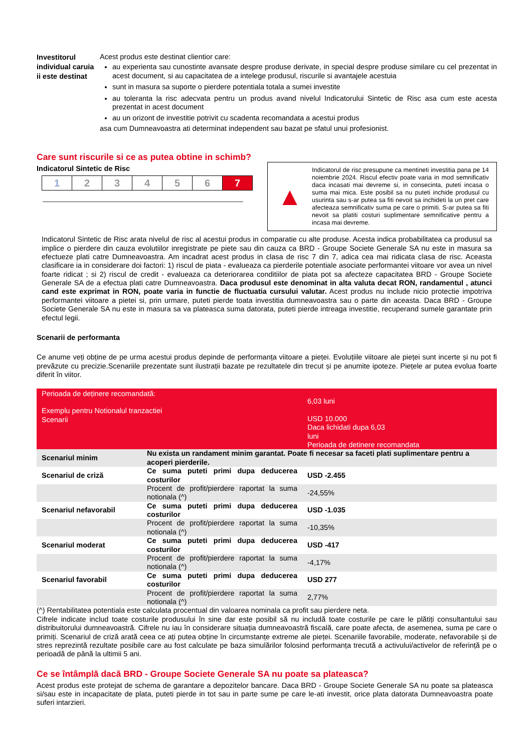Investitorul individual caruia ii este destinat
Acest produs este destinat clientior care:
au experienta sau cunostinte avansate despre produse derivate, in special despre produse similare cu cel prezentat in acest document, si au capacitatea de a intelege produsul, riscurile si avantajele acestuia
sunt in masura sa suporte o pierdere potentiala totala a sumei investite
au toleranta la risc adecvata pentru un produs avand nivelul Indicatorului Sintetic de Risc asa cum este acesta prezentat in acest document
au un orizont de investitie potrivit cu scadenta recomandata a acestui produs
asa cum Dumneavoastra ati determinat independent sau bazat pe sfatul unui profesionist.
Care sunt riscurile si ce as putea obtine in schimb?
Indicatorul Sintetic de Risc
| 1 | 2 | 3 | 4 | 5 | 6 | 7 |
▲
Indicatorul de risc presupune ca mentineti investitia pana pe 14 noiembrie 2024. Riscul efectiv poate varia in mod semnificativ daca incasati mai devreme si, in consecinta, puteti incasa o suma mai mica. Este posibil sa nu puteti inchide produsul cu usurinta sau s-ar putea sa fiti nevoit sa inchideti la un pret care afecteaza semnificativ suma pe care o primiti. S-ar putea sa fiti nevoit sa platiti costuri suplimentare semnificative pentru a incasa mai devreme.
Indicatorul Sintetic de Risc arata nivelul de risc al acestui produs in comparatie cu alte produse. Acesta indica probabilitatea ca produsul sa implice o pierdere din cauza evolutiilor inregistrate pe piete sau din cauza ca BRD - Groupe Societe Generale SA nu este in masura sa efectueze plati catre Dumneavoastra. Am incadrat acest produs in clasa de risc 7 din 7, adica cea mai ridicata clasa de risc. Aceasta clasificare ia in considerare doi factori: 1) riscul de piata - evalueaza ca pierderile potentiale asociate performantei viitoare vor avea un nivel foarte ridicat ; si 2) riscul de credit - evalueaza ca deteriorarea conditiilor de piata pot sa afecteze capacitatea BRD - Groupe Societe Generale SA de a efectua plati catre Dumneavoastra. Daca produsul este denominat in alta valuta decat RON, randamentul , atunci cand este exprimat in RON, poate varia in functie de fluctuatia cursului valutar. Acest produs nu include nicio protectie impotriva performantei viitoare a pietei si, prin urmare, puteti pierde toata investitia dumneavoastra sau o parte din aceasta. Daca BRD - Groupe Societe Generale SA nu este in masura sa va plateasca suma datorata, puteti pierde intreaga investitie, recuperand sumele garantate prin efectul legii.
Scenarii de performanta
Ce anume veți obține de pe urma acestui produs depinde de performanța viitoare a pieței. Evoluțiile viitoare ale pieței sunt incerte și nu pot fi prevăzute cu precizie.Scenariile prezentate sunt ilustrații bazate pe rezultatele din trecut și pe anumite ipoteze. Piețele ar putea evolua foarte diferit în viitor.
| Perioada de deținere recomandată: Exemplu pentru Notionalul tranzactiei Scenarii | | 6,03 luni USD 10.000 Daca lichidati dupa 6,03 luni Perioada de detinere recomandata |
| Scenariul minim | Nu exista un randament minim garantat. Poate fi necesar sa faceti plati suplimentare pentru a acoperi pierderile. | |
| Scenariul de criză | Ce suma puteti primi dupa deducerea costurilor | USD -2.455 |
| | Procent de profit/pierdere raportat la suma notionala (^) | -24,55% |
| Scenariul nefavorabil | Ce suma puteti primi dupa deducerea costurilor | USD -1.035 |
| | Procent de profit/pierdere raportat la suma notionala (^) | -10,35% |
| Scenariul moderat | Ce suma puteti primi dupa deducerea costurilor | USD -417 |
| | Procent de profit/pierdere raportat la suma notionala (^) | -4,17% |
| Scenariul favorabil | Ce suma puteti primi dupa deducerea costurilor | USD 277 |
| | Procent de profit/pierdere raportat la suma notionala (^) | 2,77% |
(^) Rentabilitatea potentiala este calculata procentual din valoarea nominala ca profit sau pierdere neta.
Cifrele indicate includ toate costurile produsului în sine dar este posibil să nu includă toate costurile pe care le plătiți consultantului sau distribuitorului dumneavoastră. Cifrele nu iau în considerare situația dumneavoastră fiscală, care poate afecta, de asemenea, suma pe care o primiți. Scenariul de criză arată ceea ce ați putea obține în circumstanțe extreme ale pieței. Scenariile favorabile, moderate, nefavorabile și de stres reprezintă rezultate posibile care au fost calculate pe baza simulărilor folosind performanța trecută a activului/activelor de referință pe o perioadă de până la ultimii 5 ani.
Ce se întâmplă dacă BRD - Groupe Societe Generale SA nu poate sa plateasca?
Acest produs este protejat de schema de garantare a depozitelor bancare. Daca BRD - Groupe Societe Generale SA nu poate sa plateasca si/sau este in incapacitate de plata, puteti pierde in tot sau in parte sume pe care le-ati investit, orice plata datorata Dumneavoastra poate suferi intarzieri.